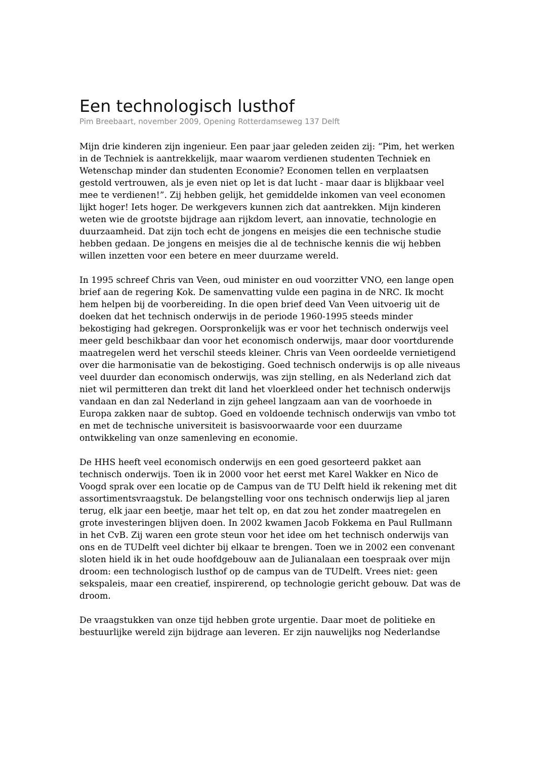Een technologisch lusthof
Pim Breebaart, november 2009, Opening Rotterdamseweg 137 Delft
Mijn drie kinderen zijn ingenieur. Een paar jaar geleden zeiden zij: “Pim, het werken in de Techniek is aantrekkelijk, maar waarom verdienen studenten Techniek en Wetenschap minder dan studenten Economie? Economen tellen en verplaatsen gestold vertrouwen, als je even niet op let is dat lucht - maar daar is blijkbaar veel mee te verdienen!”. Zij hebben gelijk, het gemiddelde inkomen van veel economen lijkt hoger! Iets hoger. De werkgevers kunnen zich dat aantrekken. Mijn kinderen weten wie de grootste bijdrage aan rijkdom levert, aan innovatie, technologie en duurzaamheid. Dat zijn toch echt de jongens en meisjes die een technische studie hebben gedaan. De jongens en meisjes die al de technische kennis die wij hebben willen inzetten voor een betere en meer duurzame wereld.
In 1995 schreef Chris van Veen, oud minister en oud voorzitter VNO, een lange open brief aan de regering Kok. De samenvatting vulde een pagina in de NRC. Ik mocht hem helpen bij de voorbereiding. In die open brief deed Van Veen uitvoerig uit de doeken dat het technisch onderwijs in de periode 1960-1995 steeds minder bekostiging had gekregen. Oorspronkelijk was er voor het technisch onderwijs veel meer geld beschikbaar dan voor het economisch onderwijs, maar door voortdurende maatregelen werd het verschil steeds kleiner. Chris van Veen oordeelde vernietigend over die harmonisatie van de bekostiging. Goed technisch onderwijs is op alle niveaus veel duurder dan economisch onderwijs, was zijn stelling, en als Nederland zich dat niet wil permitteren dan trekt dit land het vloerkleed onder het technisch onderwijs vandaan en dan zal Nederland in zijn geheel langzaam aan van de voorhoede in Europa zakken naar de subtop. Goed en voldoende technisch onderwijs van vmbo tot en met de technische universiteit is basisvoorwaarde voor een duurzame ontwikkeling van onze samenleving en economie.
De HHS heeft veel economisch onderwijs en een goed gesorteerd pakket aan technisch onderwijs. Toen ik in 2000 voor het eerst met Karel Wakker en Nico de Voogd sprak over een locatie op de Campus van de TU Delft hield ik rekening met dit assortimentsvraagstuk. De belangstelling voor ons technisch onderwijs liep al jaren terug, elk jaar een beetje, maar het telt op, en dat zou het zonder maatregelen en grote investeringen blijven doen. In 2002 kwamen Jacob Fokkema en Paul Rullmann in het CvB. Zij waren een grote steun voor het idee om het technisch onderwijs van ons en de TUDelft veel dichter bij elkaar te brengen. Toen we in 2002 een convenant sloten hield ik in het oude hoofdgebouw aan de Julianalaan een toespraak over mijn droom: een technologisch lusthof op de campus van de TUDelft. Vrees niet: geen sekspaleis, maar een creatief, inspirerend, op technologie gericht gebouw. Dat was de droom.
De vraagstukken van onze tijd hebben grote urgentie. Daar moet de politieke en bestuurlijke wereld zijn bijdrage aan leveren. Er zijn nauwelijks nog Nederlandse